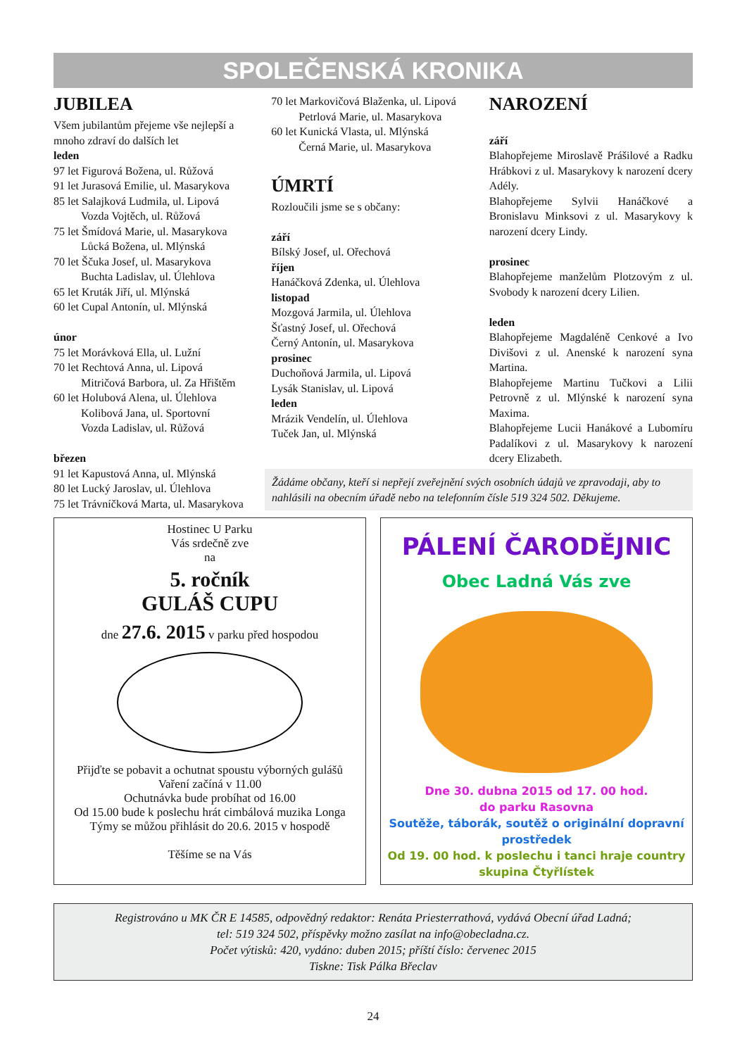SPOLEČENSKÁ KRONIKA
JUBILEA
Všem jubilantům přejeme vše nejlepší a mnoho zdraví do dalších let
leden
97 let Figurová Božena, ul. Růžová
91 let Jurasová Emilie, ul. Masarykova
85 let Salajková Ludmila, ul. Lipová
Vozda Vojtěch, ul. Růžová
75 let Šmídová Marie, ul. Masarykova
Lůcká Božena, ul. Mlýnská
70 let Ščuka Josef, ul. Masarykova
Buchta Ladislav, ul. Úlehlova
65 let Kruták Jiří, ul. Mlýnská
60 let Cupal Antonín, ul. Mlýnská
únor
75 let Morávková Ella, ul. Lužní
70 let Rechtová Anna, ul. Lipová
Mitričová Barbora, ul. Za Hřištěm
60 let Holubová Alena, ul. Úlehlova
Kolibová Jana, ul. Sportovní
Vozda Ladislav, ul. Růžová
březen
91 let Kapustová Anna, ul. Mlýnská
80 let Lucký Jaroslav, ul. Úlehlova
75 let Trávníčková Marta, ul. Masarykova
70 let Markovičová Blaženka, ul. Lipová
Petrlová Marie, ul. Masarykova
60 let Kunická Vlasta, ul. Mlýnská
Černá Marie, ul. Masarykova
ÚMRTÍ
Rozloučili jsme se s občany:
září
Bílský Josef, ul. Ořechová
říjen
Hanáčková Zdenka, ul. Úlehlova
listopad
Mozgová Jarmila, ul. Úlehlova
Šťastný Josef, ul. Ořechová
Černý Antonín, ul. Masarykova
prosinec
Duchoňová Jarmila, ul. Lipová
Lysák Stanislav, ul. Lipová
leden
Mrázik Vendelín, ul. Úlehlova
Tuček Jan, ul. Mlýnská
NAROZENÍ
září
Blahopřejeme Miroslavě Prášilové a Radku Hrábkovi z ul. Masarykovy k narození dcery Adély.
Blahopřejeme Sylvii Hanáčkové a Bronislavu Minksovi z ul. Masarykovy k narození dcery Lindy.
prosinec
Blahopřejeme manželům Plotzovým z ul. Svobody k narození dcery Lilien.
leden
Blahopřejeme Magdaléně Cenkové a Ivo Divišovi z ul. Anenské k narození syna Martina.
Blahopřejeme Martinu Tučkovi a Lilii Petrovně z ul. Mlýnské k narození syna Maxima.
Blahopřejeme Lucii Hanákové a Lubomíru Padalíkovi z ul. Masarykovy k narození dcery Elizabeth.
Žádáme občany, kteří si nepřejí zveřejnění svých osobních údajů ve zpravodaji, aby to nahlásili na obecním úřadě nebo na telefonním čísle 519 324 502. Děkujeme.
Hostinec U Parku
Vás srdečně zve
na
5. ročník
GULÁŠ CUPU
dne 27.6. 2015 v parku před hospodou
Přijďte se pobavit a ochutnat spoustu výborných gulášů
Vaření začíná v 11.00
Ochutnávka bude probíhat od 16.00
Od 15.00 bude k poslechu hrát cimbálová muzika Longa
Týmy se můžou přihlásit do 20.6. 2015 v hospodě
Těšíme se na Vás
PÁLENÍ ČARODĚJNIC
Obec Ladná Vás zve
Dne 30. dubna 2015 od 17. 00 hod.
do parku Rasovna
Soutěže, táborák, soutěž o originální dopravní prostředek
Od 19. 00 hod. k poslechu i tanci hraje country skupina Čtyřlístek
Registrováno u MK ČR E 14585, odpovědný redaktor: Renáta Priesterrathová, vydává Obecní úřad Ladná;
tel: 519 324 502, příspěvky možno zasílat na info@obecladna.cz.
Počet výtisků: 420, vydáno: duben 2015; příští číslo: červenec 2015
Tiskne: Tisk Pálka Břeclav
24